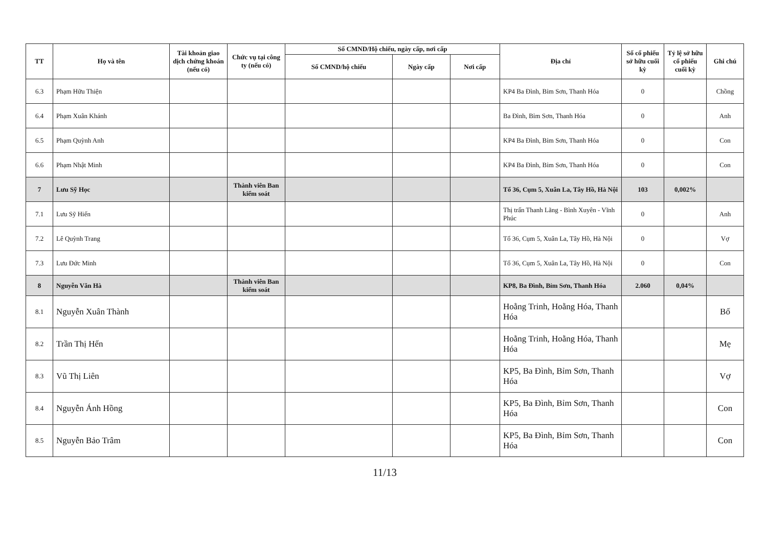| TT | Họ và tên | Tài khoản giao dịch chứng khoán (nếu có) | Chức vụ tại công ty (nếu có) | Số CMND/Hộ chiếu, ngày cấp, nơi cấp | | | Địa chỉ | Số cổ phiếu sở hữu cuối kỳ | Tỷ lệ sở hữu cổ phiếu cuối kỳ | Ghi chú |
| --- | --- | --- | --- | --- | --- | --- | --- | --- | --- | --- |
| | | | | Số CMND/hộ chiếu | Ngày cấp | Nơi cấp | | | | |
| 6.3 | Phạm Hữu Thiện | | | | | | KP4 Ba Đình, Bỉm Sơn, Thanh Hóa | 0 | | Chồng |
| 6.4 | Phạm Xuân Khánh | | | | | | Ba Đình, Bỉm Sơn, Thanh Hóa | 0 | | Anh |
| 6.5 | Phạm Quỳnh Anh | | | | | | KP4 Ba Đình, Bỉm Sơn, Thanh Hóa | 0 | | Con |
| 6.6 | Phạm Nhật Minh | | | | | | KP4 Ba Đình, Bỉm Sơn, Thanh Hóa | 0 | | Con |
| 7 | Lưu Sỹ Học | | Thành viên Ban kiểm soát | | | | Tổ 36, Cụm 5, Xuân La, Tây Hồ, Hà Nội | 103 | 0,002% | |
| 7.1 | Lưu Sỹ Hiến | | | | | | Thị trấn Thanh Lãng - Bình Xuyên - Vĩnh Phúc | 0 | | Anh |
| 7.2 | Lê Quỳnh Trang | | | | | | Tổ 36, Cụm 5, Xuân La, Tây Hồ, Hà Nội | 0 | | Vợ |
| 7.3 | Lưu Đức Minh | | | | | | Tổ 36, Cụm 5, Xuân La, Tây Hồ, Hà Nội | 0 | | Con |
| 8 | Nguyễn Văn Hà | | Thành viên Ban kiểm soát | | | | KP8, Ba Đình, Bỉm Sơn, Thanh Hóa | 2.060 | 0,04% | |
| 8.1 | Nguyễn Xuân Thành | | | | | | Hoằng Trinh, Hoằng Hóa, Thanh Hóa | | | Bố |
| 8.2 | Trần Thị Hến | | | | | | Hoằng Trinh, Hoằng Hóa, Thanh Hóa | | | Mẹ |
| 8.3 | Vũ Thị Liên | | | | | | KP5, Ba Đình, Bỉm Sơn, Thanh Hóa | | | Vợ |
| 8.4 | Nguyễn Ánh Hồng | | | | | | KP5, Ba Đình, Bỉm Sơn, Thanh Hóa | | | Con |
| 8.5 | Nguyễn Bảo Trâm | | | | | | KP5, Ba Đình, Bỉm Sơn, Thanh Hóa | | | Con |
11/13